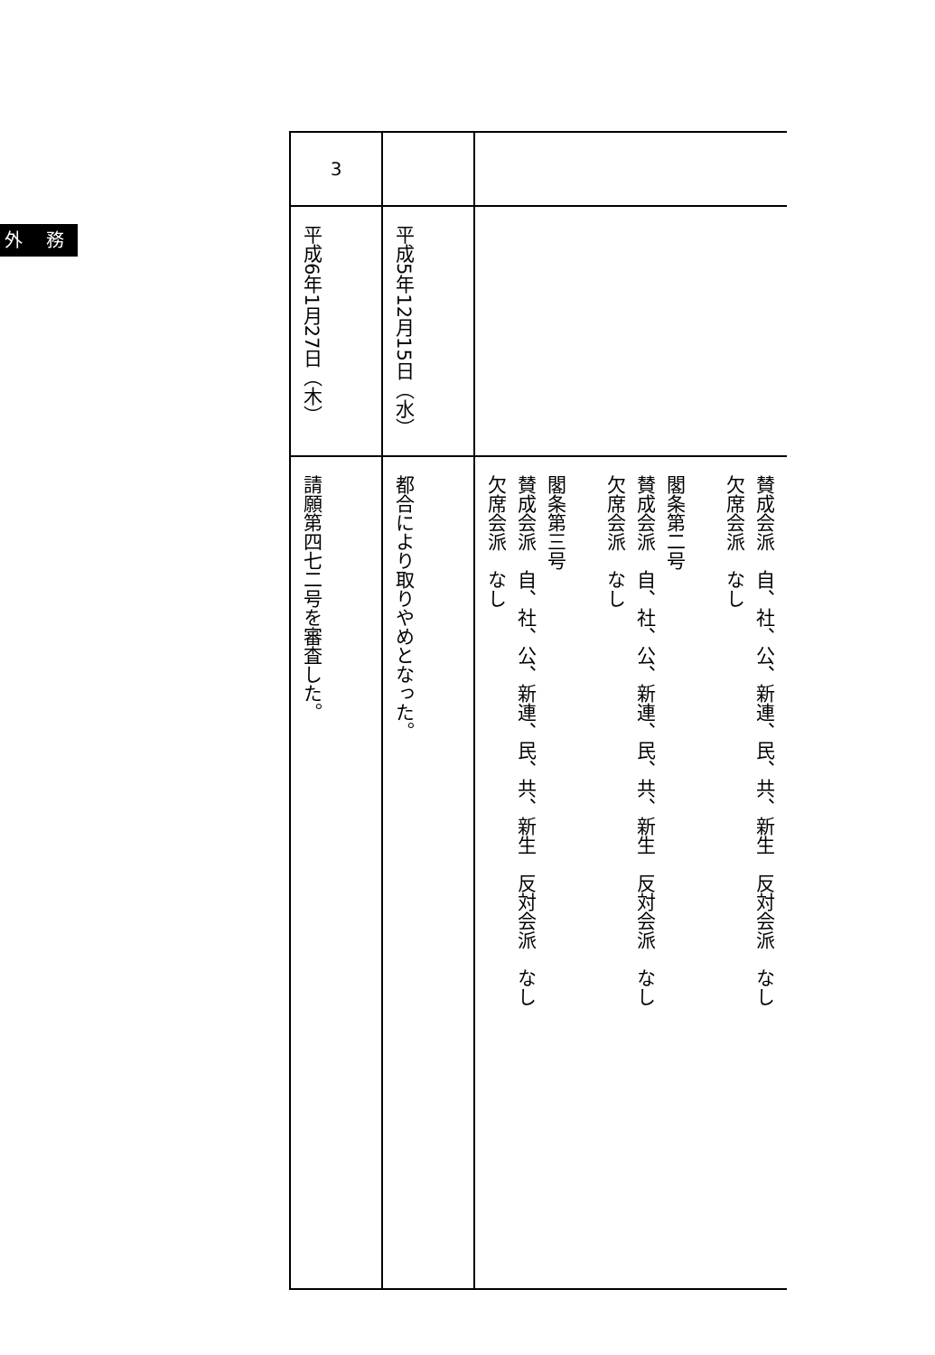外 務
| 3 | | |
| 平成6年1月27日（木） | 平成5年12月15日（水） | |
| 請願第四七二号を審査した。 | 都合により取りやめとなった。 | 賛成会派 自、社、公、新連、民、共、新生 反対会派 なし 欠席会派 なし 閣条第二号 賛成会派 自、社、公、新連、民、共、新生 反対会派 なし 欠席会派 なし 閣条第三号 賛成会派 自、社、公、新連、民、共、新生 反対会派 なし 欠席会派 なし |